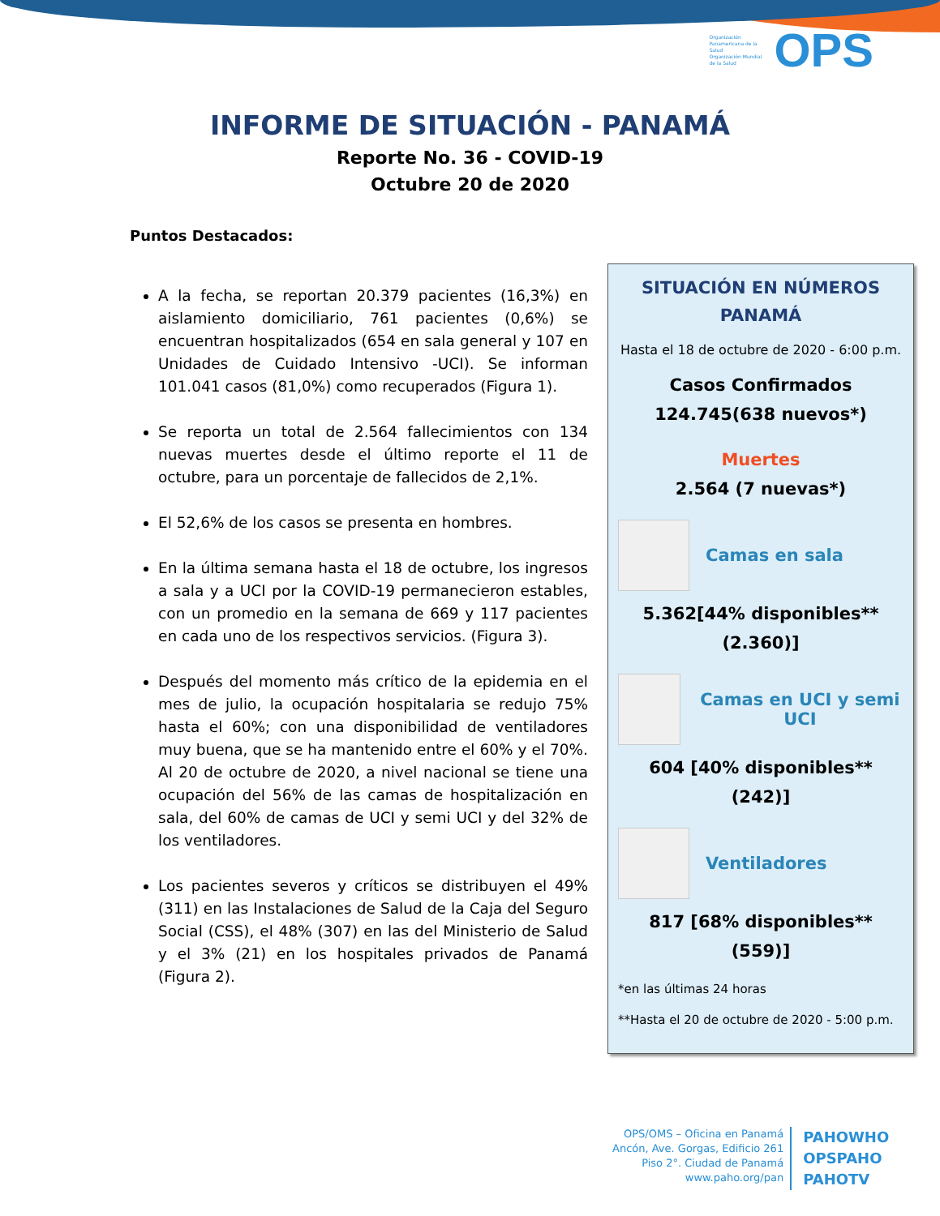Organización Panamericana de la Salud
Organización Mundial de la Salud OPS
INFORME DE SITUACIÓN - PANAMÁ
Reporte No. 36 - COVID-19
Octubre 20 de 2020
Puntos Destacados:
A la fecha, se reportan 20.379 pacientes (16,3%) en aislamiento domiciliario, 761 pacientes (0,6%) se encuentran hospitalizados (654 en sala general y 107 en Unidades de Cuidado Intensivo -UCI). Se informan 101.041 casos (81,0%) como recuperados (Figura 1).
Se reporta un total de 2.564 fallecimientos con 134 nuevas muertes desde el último reporte el 11 de octubre, para un porcentaje de fallecidos de 2,1%.
El 52,6% de los casos se presenta en hombres.
En la última semana hasta el 18 de octubre, los ingresos a sala y a UCI por la COVID-19 permanecieron estables, con un promedio en la semana de 669 y 117 pacientes en cada uno de los respectivos servicios. (Figura 3).
Después del momento más crítico de la epidemia en el mes de julio, la ocupación hospitalaria se redujo 75% hasta el 60%; con una disponibilidad de ventiladores muy buena, que se ha mantenido entre el 60% y el 70%. Al 20 de octubre de 2020, a nivel nacional se tiene una ocupación del 56% de las camas de hospitalización en sala, del 60% de camas de UCI y semi UCI y del 32% de los ventiladores.
Los pacientes severos y críticos se distribuyen el 49% (311) en las Instalaciones de Salud de la Caja del Seguro Social (CSS), el 48% (307) en las del Ministerio de Salud y el 3% (21) en los hospitales privados de Panamá (Figura 2).
SITUACIÓN EN NÚMEROS
PANAMÁ
Hasta el 18 de octubre de 2020 - 6:00 p.m.
Casos Confirmados
124.745(638 nuevos*)
Muertes
2.564 (7 nuevas*)
Camas en sala
5.362[44% disponibles** (2.360)]
Camas en UCI y semi UCI
604 [40% disponibles** (242)]
Ventiladores
817 [68% disponibles** (559)]
*en las últimas 24 horas
**Hasta el 20 de octubre de 2020 - 5:00 p.m.
OPS/OMS – Oficina en Panamá
Ancón, Ave. Gorgas, Edificio 261
Piso 2°. Ciudad de Panamá
www.paho.org/pan
PAHOWHO
OPSPAHO
PAHOTV